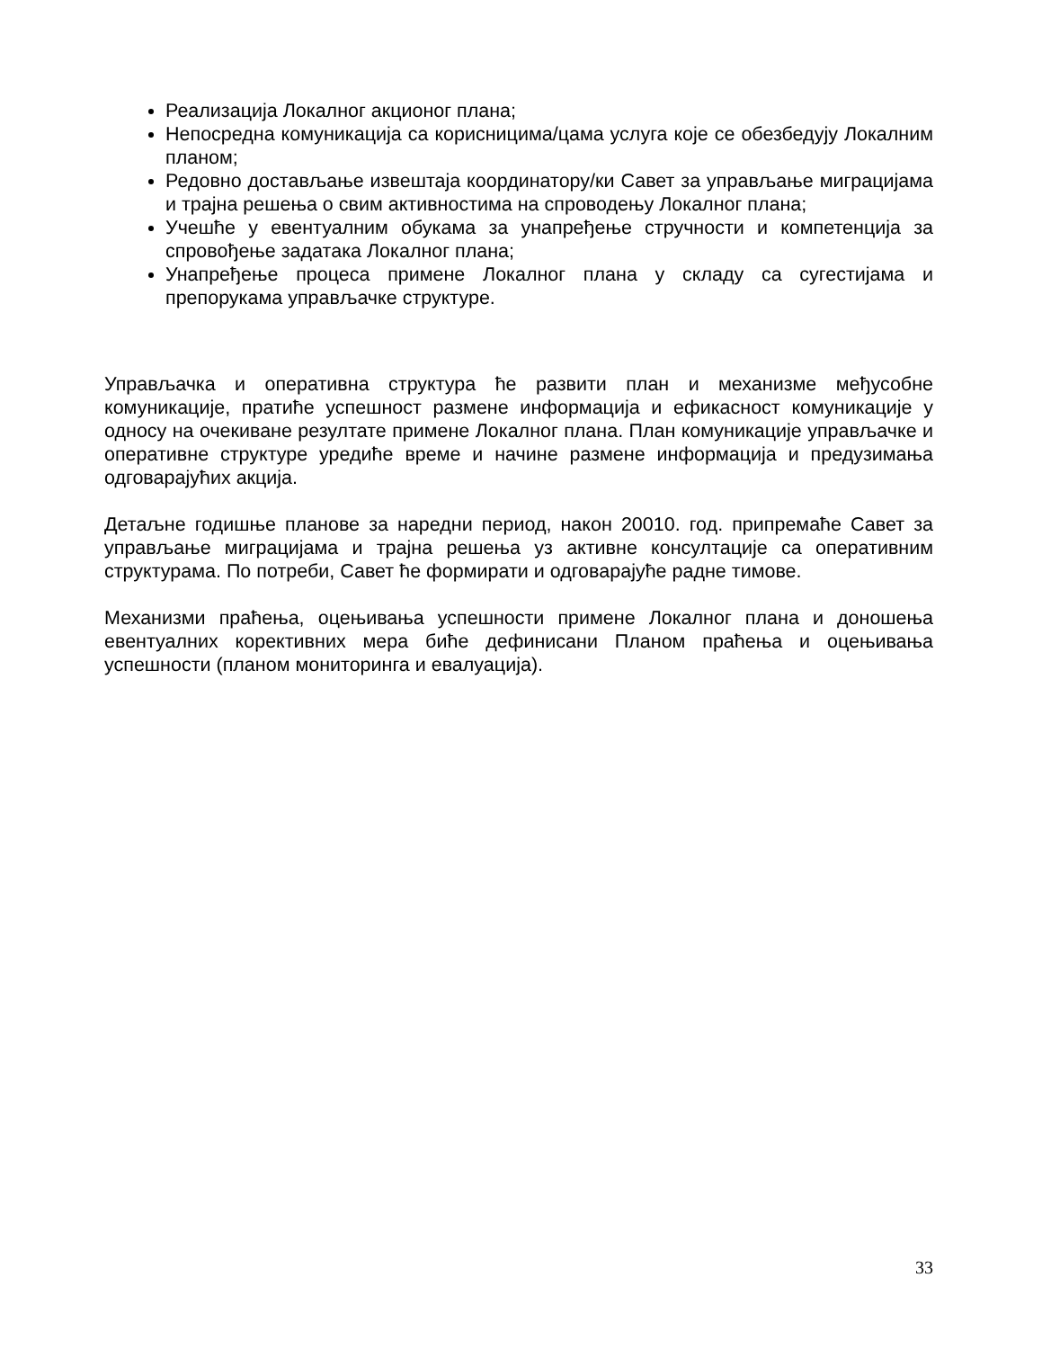Реализација Локалног акционог плана;
Непосредна комуникација са корисницима/цама услуга које се обезбедују Локалним планом;
Редовно достављање извештаја координатору/ки Савет за управљање миграцијама и трајна решења о свим активностима на спроводењу Локалног плана;
Учешће у евентуалним обукама за унапређење стручности и компетенција за спровођење задатака Локалног плана;
Унапређење процеса примене Локалног плана у складу са сугестијама и препорукама управљачке структуре.
Управљачка и оперативна структура ће развити план и механизме међусобне комуникације, пратиће успешност размене информација и ефикасност комуникације у односу на очекиване резултате примене Локалног плана. План комуникације управљачке и оперативне структуре уредиће време и начине размене информација и предузимања одговарајућих акција.
Детаљне годишње планове за наредни период, након 20010. год. припремаће Савет за управљање миграцијама и трајна решења уз активне консултације са оперативним структурама. По потреби, Савет ће формирати и одговарајуће радне тимове.
Механизми праћења, оцењивања успешности примене Локалног плана и доношења евентуалних корективних мера биће дефинисани Планом праћења и оцењивања успешности (планом мониторинга и евалуација).
33